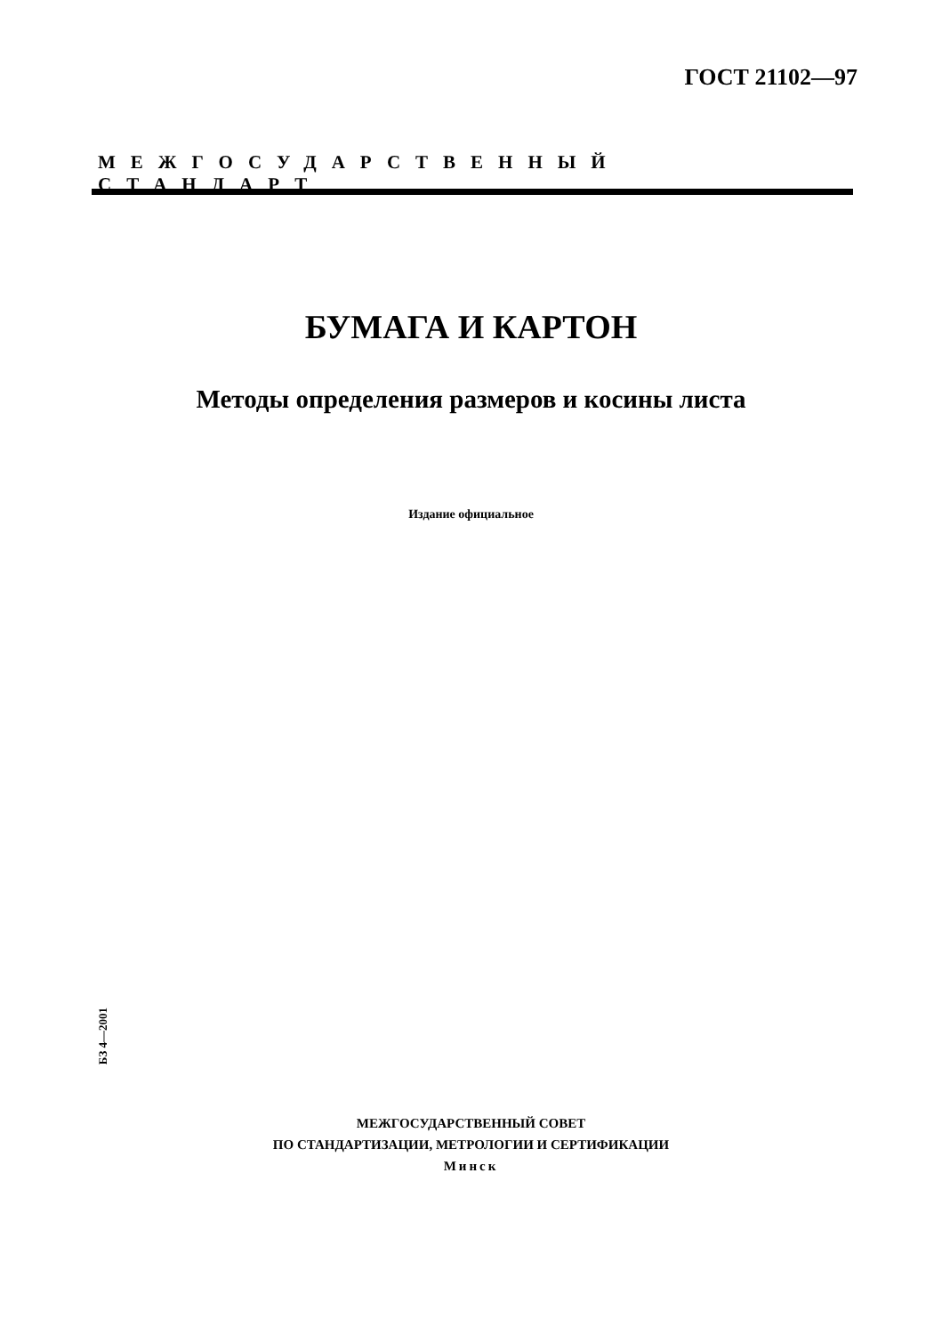ГОСТ 21102—97
МЕЖГОСУДАРСТВЕННЫЙ СТАНДАРТ
БУМАГА И КАРТОН
Методы определения размеров и косины листа
Издание официальное
БЗ 4—2001
МЕЖГОСУДАРСТВЕННЫЙ СОВЕТ
ПО СТАНДАРТИЗАЦИИ, МЕТРОЛОГИИ И СЕРТИФИКАЦИИ
Минск